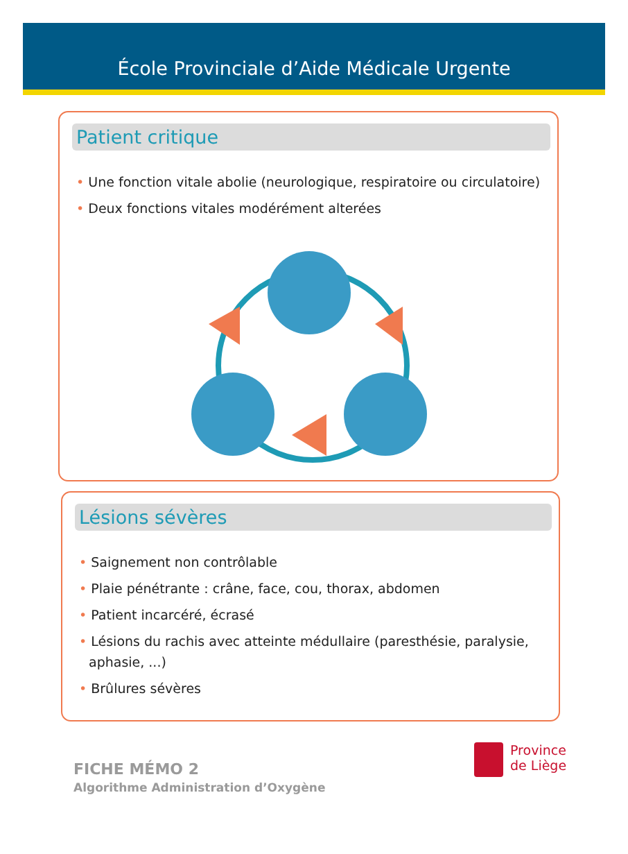École Provinciale d’Aide Médicale Urgente
Patient critique
• Une fonction vitale abolie (neurologique, respiratoire ou circulatoire)
• Deux fonctions vitales modérément alterées
Lésions sévères
• Saignement non contrôlable
• Plaie pénétrante : crâne, face, cou, thorax, abdomen
• Patient incarcéré, écrasé
• Lésions du rachis avec atteinte médullaire (paresthésie, paralysie, aphasie, ...)
• Brûlures sévères
FICHE MÉMO 2
Algorithme Administration d’Oxygène
Province
de Liège